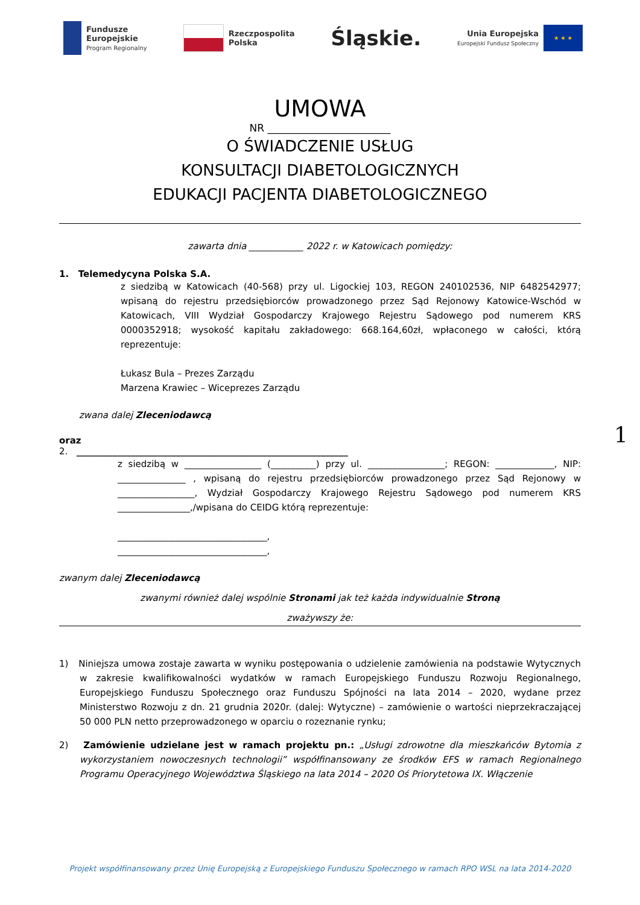Fundusze
Europejskie
Program Regionalny
Rzeczpospolita
Polska
Śląskie.
Unia Europejska
Europejski Fundusz Społeczny
★ ★ ★
UMOWA
NR ________________________
O ŚWIADCZENIE USŁUG
KONSULTACJI DIABETOLOGICZNYCH
EDUKACJI PACJENTA DIABETOLOGICZNEGO
zawarta dnia ____________ 2022 r. w Katowicach pomiędzy:
1. Telemedycyna Polska S.A.
z siedzibą w Katowicach (40-568) przy ul. Ligockiej 103, REGON 240102536, NIP 6482542977; wpisaną do rejestru przedsiębiorców prowadzonego przez Sąd Rejonowy Katowice-Wschód w Katowicach, VIII Wydział Gospodarczy Krajowego Rejestru Sądowego pod numerem KRS 0000352918; wysokość kapitału zakładowego: 668.164,60zł, wpłaconego w całości, którą reprezentuje:
Łukasz Bula – Prezes Zarządu
Marzena Krawiec – Wiceprezes Zarządu
zwana dalej Zleceniodawcą
oraz
2. ____________________________________________________________
z siedzibą w _________________ (__________) przy ul. _________________; REGON: _____________, NIP: _______________ , wpisaną do rejestru przedsiębiorców prowadzonego przez Sąd Rejonowy w _________________, Wydział Gospodarczy Krajowego Rejestru Sądowego pod numerem KRS ________________,/wpisana do CEIDG którą reprezentuje:
_________________________________,
_________________________________,
zwanym dalej Zleceniodawcą
zwanymi również dalej wspólnie Stronami jak też każda indywidualnie Stroną
zważywszy że:
1) Niniejsza umowa zostaje zawarta w wyniku postępowania o udzielenie zamówienia na podstawie Wytycznych w zakresie kwalifikowalności wydatków w ramach Europejskiego Funduszu Rozwoju Regionalnego, Europejskiego Funduszu Społecznego oraz Funduszu Spójności na lata 2014 – 2020, wydane przez Ministerstwo Rozwoju z dn. 21 grudnia 2020r. (dalej: Wytyczne) – zamówienie o wartości nieprzekraczającej 50 000 PLN netto przeprowadzonego w oparciu o rozeznanie rynku;
2) Zamówienie udzielane jest w ramach projektu pn.: „Usługi zdrowotne dla mieszkańców Bytomia z wykorzystaniem nowoczesnych technologii” współfinansowany ze środków EFS w ramach Regionalnego Programu Operacyjnego Województwa Śląskiego na lata 2014 – 2020 Oś Priorytetowa IX. Włączenie
1
Projekt współfinansowany przez Unię Europejską z Europejskiego Funduszu Społecznego w ramach RPO WSL na lata 2014-2020